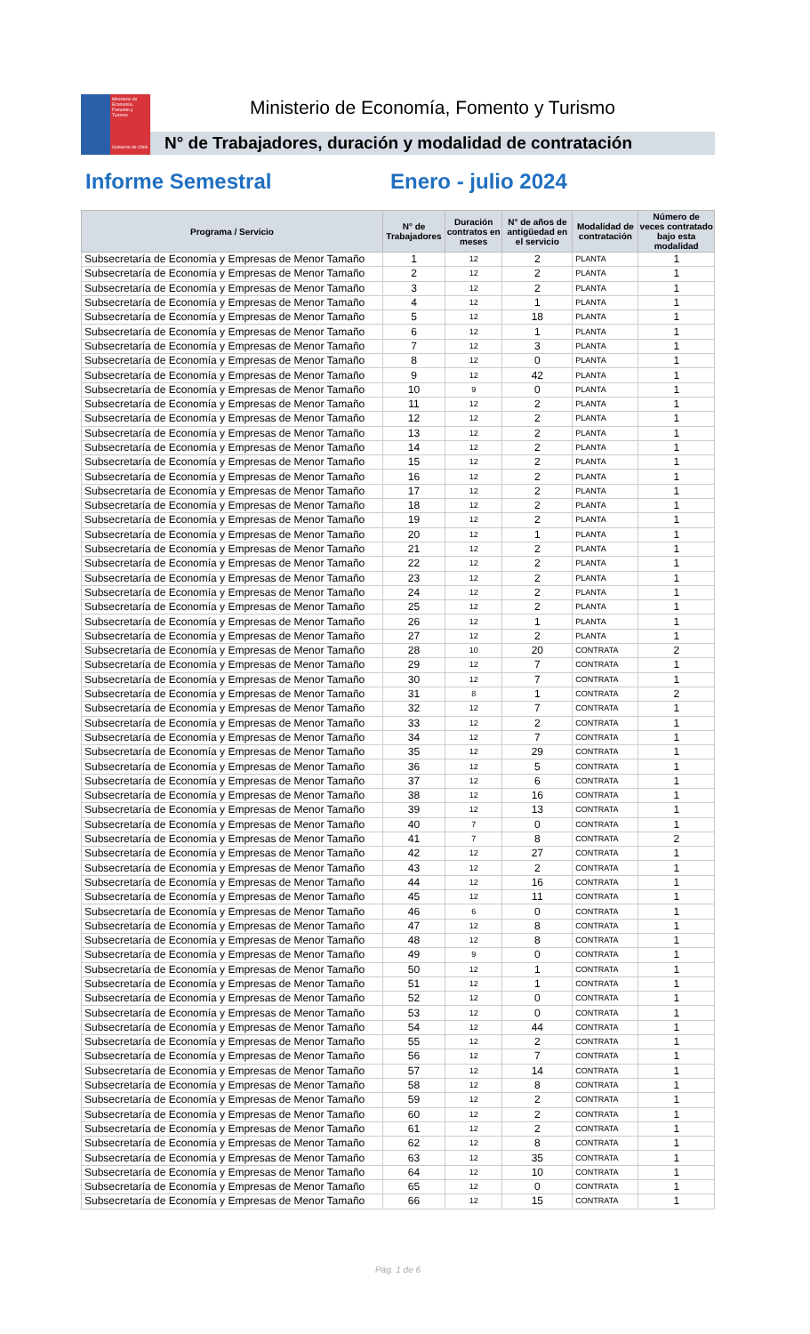Ministerio de Economía, Fomento y Turismo
Gobierno de Chile
Ministerio de Economía, Fomento y Turismo
N° de Trabajadores, duración y modalidad de contratación
Informe Semestral Enero - julio 2024
| Programa / Servicio | N° de Trabajadores | Duración contratos en meses | N° de años de antigüedad en el servicio | Modalidad de contratación | Número de veces contratado bajo esta modalidad |
| --- | --- | --- | --- | --- | --- |
| Subsecretaría de Economía y Empresas de Menor Tamaño | 1 | 12 | 2 | PLANTA | 1 |
| Subsecretaría de Economía y Empresas de Menor Tamaño | 2 | 12 | 2 | PLANTA | 1 |
| Subsecretaría de Economía y Empresas de Menor Tamaño | 3 | 12 | 2 | PLANTA | 1 |
| Subsecretaría de Economía y Empresas de Menor Tamaño | 4 | 12 | 1 | PLANTA | 1 |
| Subsecretaría de Economía y Empresas de Menor Tamaño | 5 | 12 | 18 | PLANTA | 1 |
| Subsecretaría de Economía y Empresas de Menor Tamaño | 6 | 12 | 1 | PLANTA | 1 |
| Subsecretaría de Economía y Empresas de Menor Tamaño | 7 | 12 | 3 | PLANTA | 1 |
| Subsecretaría de Economía y Empresas de Menor Tamaño | 8 | 12 | 0 | PLANTA | 1 |
| Subsecretaría de Economía y Empresas de Menor Tamaño | 9 | 12 | 42 | PLANTA | 1 |
| Subsecretaría de Economía y Empresas de Menor Tamaño | 10 | 9 | 0 | PLANTA | 1 |
| Subsecretaría de Economía y Empresas de Menor Tamaño | 11 | 12 | 2 | PLANTA | 1 |
| Subsecretaría de Economía y Empresas de Menor Tamaño | 12 | 12 | 2 | PLANTA | 1 |
| Subsecretaría de Economía y Empresas de Menor Tamaño | 13 | 12 | 2 | PLANTA | 1 |
| Subsecretaría de Economía y Empresas de Menor Tamaño | 14 | 12 | 2 | PLANTA | 1 |
| Subsecretaría de Economía y Empresas de Menor Tamaño | 15 | 12 | 2 | PLANTA | 1 |
| Subsecretaría de Economía y Empresas de Menor Tamaño | 16 | 12 | 2 | PLANTA | 1 |
| Subsecretaría de Economía y Empresas de Menor Tamaño | 17 | 12 | 2 | PLANTA | 1 |
| Subsecretaría de Economía y Empresas de Menor Tamaño | 18 | 12 | 2 | PLANTA | 1 |
| Subsecretaría de Economía y Empresas de Menor Tamaño | 19 | 12 | 2 | PLANTA | 1 |
| Subsecretaría de Economía y Empresas de Menor Tamaño | 20 | 12 | 1 | PLANTA | 1 |
| Subsecretaría de Economía y Empresas de Menor Tamaño | 21 | 12 | 2 | PLANTA | 1 |
| Subsecretaría de Economía y Empresas de Menor Tamaño | 22 | 12 | 2 | PLANTA | 1 |
| Subsecretaría de Economía y Empresas de Menor Tamaño | 23 | 12 | 2 | PLANTA | 1 |
| Subsecretaría de Economía y Empresas de Menor Tamaño | 24 | 12 | 2 | PLANTA | 1 |
| Subsecretaría de Economía y Empresas de Menor Tamaño | 25 | 12 | 2 | PLANTA | 1 |
| Subsecretaría de Economía y Empresas de Menor Tamaño | 26 | 12 | 1 | PLANTA | 1 |
| Subsecretaría de Economía y Empresas de Menor Tamaño | 27 | 12 | 2 | PLANTA | 1 |
| Subsecretaría de Economía y Empresas de Menor Tamaño | 28 | 10 | 20 | CONTRATA | 2 |
| Subsecretaría de Economía y Empresas de Menor Tamaño | 29 | 12 | 7 | CONTRATA | 1 |
| Subsecretaría de Economía y Empresas de Menor Tamaño | 30 | 12 | 7 | CONTRATA | 1 |
| Subsecretaría de Economía y Empresas de Menor Tamaño | 31 | 8 | 1 | CONTRATA | 2 |
| Subsecretaría de Economía y Empresas de Menor Tamaño | 32 | 12 | 7 | CONTRATA | 1 |
| Subsecretaría de Economía y Empresas de Menor Tamaño | 33 | 12 | 2 | CONTRATA | 1 |
| Subsecretaría de Economía y Empresas de Menor Tamaño | 34 | 12 | 7 | CONTRATA | 1 |
| Subsecretaría de Economía y Empresas de Menor Tamaño | 35 | 12 | 29 | CONTRATA | 1 |
| Subsecretaría de Economía y Empresas de Menor Tamaño | 36 | 12 | 5 | CONTRATA | 1 |
| Subsecretaría de Economía y Empresas de Menor Tamaño | 37 | 12 | 6 | CONTRATA | 1 |
| Subsecretaría de Economía y Empresas de Menor Tamaño | 38 | 12 | 16 | CONTRATA | 1 |
| Subsecretaría de Economía y Empresas de Menor Tamaño | 39 | 12 | 13 | CONTRATA | 1 |
| Subsecretaría de Economía y Empresas de Menor Tamaño | 40 | 7 | 0 | CONTRATA | 1 |
| Subsecretaría de Economía y Empresas de Menor Tamaño | 41 | 7 | 8 | CONTRATA | 2 |
| Subsecretaría de Economía y Empresas de Menor Tamaño | 42 | 12 | 27 | CONTRATA | 1 |
| Subsecretaría de Economía y Empresas de Menor Tamaño | 43 | 12 | 2 | CONTRATA | 1 |
| Subsecretaría de Economía y Empresas de Menor Tamaño | 44 | 12 | 16 | CONTRATA | 1 |
| Subsecretaría de Economía y Empresas de Menor Tamaño | 45 | 12 | 11 | CONTRATA | 1 |
| Subsecretaría de Economía y Empresas de Menor Tamaño | 46 | 6 | 0 | CONTRATA | 1 |
| Subsecretaría de Economía y Empresas de Menor Tamaño | 47 | 12 | 8 | CONTRATA | 1 |
| Subsecretaría de Economía y Empresas de Menor Tamaño | 48 | 12 | 8 | CONTRATA | 1 |
| Subsecretaría de Economía y Empresas de Menor Tamaño | 49 | 9 | 0 | CONTRATA | 1 |
| Subsecretaría de Economía y Empresas de Menor Tamaño | 50 | 12 | 1 | CONTRATA | 1 |
| Subsecretaría de Economía y Empresas de Menor Tamaño | 51 | 12 | 1 | CONTRATA | 1 |
| Subsecretaría de Economía y Empresas de Menor Tamaño | 52 | 12 | 0 | CONTRATA | 1 |
| Subsecretaría de Economía y Empresas de Menor Tamaño | 53 | 12 | 0 | CONTRATA | 1 |
| Subsecretaría de Economía y Empresas de Menor Tamaño | 54 | 12 | 44 | CONTRATA | 1 |
| Subsecretaría de Economía y Empresas de Menor Tamaño | 55 | 12 | 2 | CONTRATA | 1 |
| Subsecretaría de Economía y Empresas de Menor Tamaño | 56 | 12 | 7 | CONTRATA | 1 |
| Subsecretaría de Economía y Empresas de Menor Tamaño | 57 | 12 | 14 | CONTRATA | 1 |
| Subsecretaría de Economía y Empresas de Menor Tamaño | 58 | 12 | 8 | CONTRATA | 1 |
| Subsecretaría de Economía y Empresas de Menor Tamaño | 59 | 12 | 2 | CONTRATA | 1 |
| Subsecretaría de Economía y Empresas de Menor Tamaño | 60 | 12 | 2 | CONTRATA | 1 |
| Subsecretaría de Economía y Empresas de Menor Tamaño | 61 | 12 | 2 | CONTRATA | 1 |
| Subsecretaría de Economía y Empresas de Menor Tamaño | 62 | 12 | 8 | CONTRATA | 1 |
| Subsecretaría de Economía y Empresas de Menor Tamaño | 63 | 12 | 35 | CONTRATA | 1 |
| Subsecretaría de Economía y Empresas de Menor Tamaño | 64 | 12 | 10 | CONTRATA | 1 |
| Subsecretaría de Economía y Empresas de Menor Tamaño | 65 | 12 | 0 | CONTRATA | 1 |
| Subsecretaría de Economía y Empresas de Menor Tamaño | 66 | 12 | 15 | CONTRATA | 1 |
Pág. 1 de 6